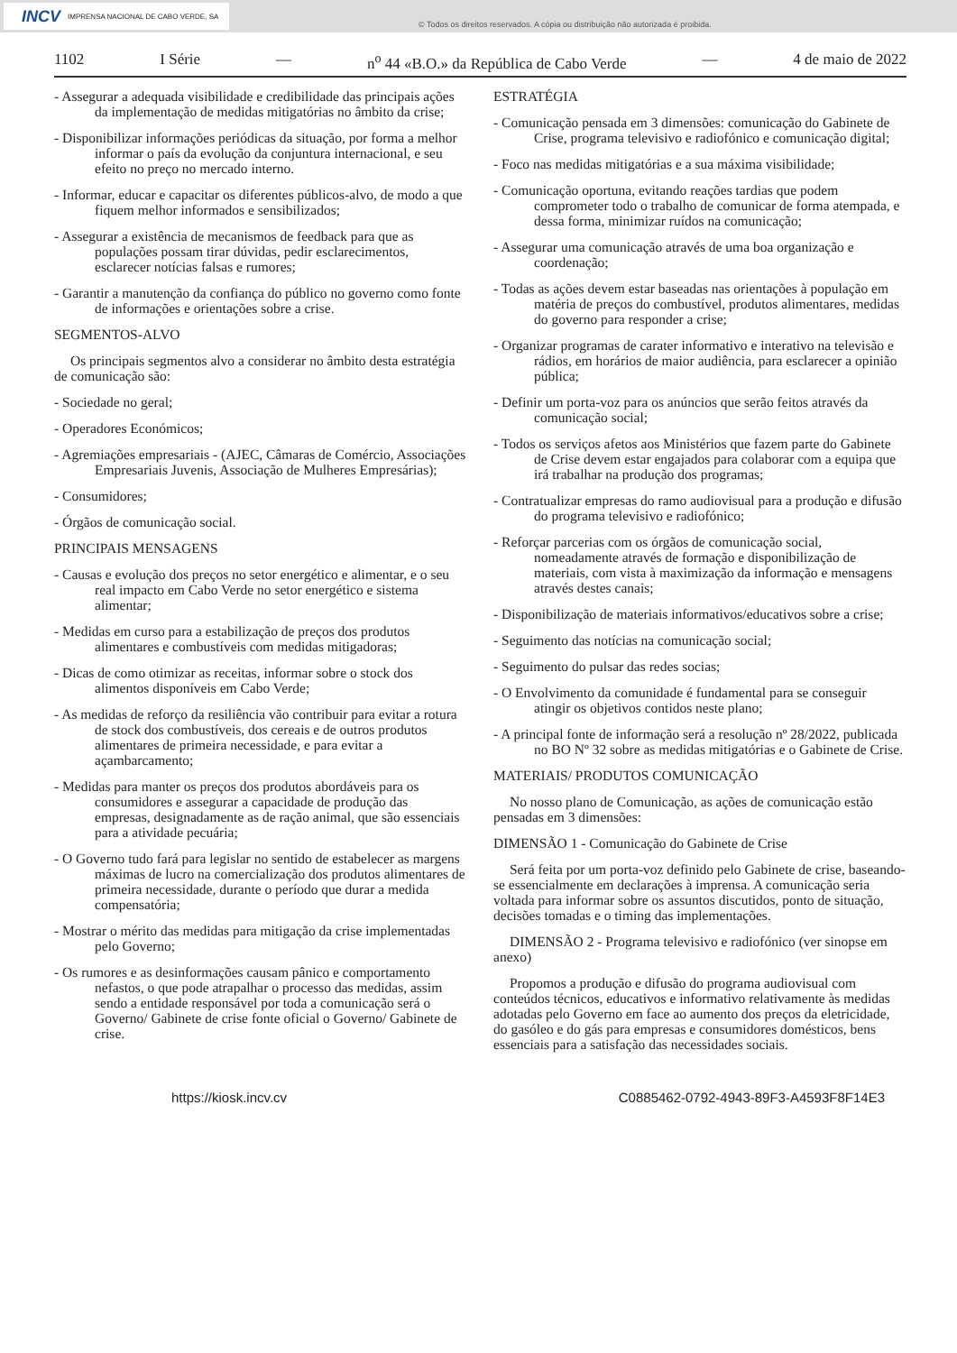INCV IMPRENSA NACIONAL DE CABO VERDE, SA
© Todos os direitos reservados. A cópia ou distribuição não autorizada é proibida.
1102 I Série — n<sup>o</sup> 44 «B.O.» da República de Cabo Verde — 4 de maio de 2022
- Assegurar a adequada visibilidade e credibilidade das principais ações da implementação de medidas mitigatórias no âmbito da crise;
- Disponibilizar informações periódicas da situação, por forma a melhor informar o país da evolução da conjuntura internacional, e seu efeito no preço no mercado interno.
- Informar, educar e capacitar os diferentes públicos-alvo, de modo a que fiquem melhor informados e sensibilizados;
- Assegurar a existência de mecanismos de feedback para que as populações possam tirar dúvidas, pedir esclarecimentos, esclarecer notícias falsas e rumores;
- Garantir a manutenção da confiança do público no governo como fonte de informações e orientações sobre a crise.
SEGMENTOS-ALVO
Os principais segmentos alvo a considerar no âmbito desta estratégia de comunicação são:
- Sociedade no geral;
- Operadores Económicos;
- Agremiações empresariais - (AJEC, Câmaras de Comércio, Associações Empresariais Juvenis, Associação de Mulheres Empresárias);
- Consumidores;
- Órgãos de comunicação social.
PRINCIPAIS MENSAGENS
- Causas e evolução dos preços no setor energético e alimentar, e o seu real impacto em Cabo Verde no setor energético e sistema alimentar;
- Medidas em curso para a estabilização de preços dos produtos alimentares e combustíveis com medidas mitigadoras;
- Dicas de como otimizar as receitas, informar sobre o stock dos alimentos disponíveis em Cabo Verde;
- As medidas de reforço da resiliência vão contribuir para evitar a rotura de stock dos combustíveis, dos cereais e de outros produtos alimentares de primeira necessidade, e para evitar a açambarcamento;
- Medidas para manter os preços dos produtos abordáveis para os consumidores e assegurar a capacidade de produção das empresas, designadamente as de ração animal, que são essenciais para a atividade pecuária;
- O Governo tudo fará para legislar no sentido de estabelecer as margens máximas de lucro na comercialização dos produtos alimentares de primeira necessidade, durante o período que durar a medida compensatória;
- Mostrar o mérito das medidas para mitigação da crise implementadas pelo Governo;
- Os rumores e as desinformações causam pânico e comportamento nefastos, o que pode atrapalhar o processo das medidas, assim sendo a entidade responsável por toda a comunicação será o Governo/ Gabinete de crise fonte oficial o Governo/ Gabinete de crise.
ESTRATÉGIA
- Comunicação pensada em 3 dimensões: comunicação do Gabinete de Crise, programa televisivo e radiofónico e comunicação digital;
- Foco nas medidas mitigatórias e a sua máxima visibilidade;
- Comunicação oportuna, evitando reações tardias que podem comprometer todo o trabalho de comunicar de forma atempada, e dessa forma, minimizar ruídos na comunicação;
- Assegurar uma comunicação através de uma boa organização e coordenação;
- Todas as ações devem estar baseadas nas orientações à população em matéria de preços do combustível, produtos alimentares, medidas do governo para responder a crise;
- Organizar programas de carater informativo e interativo na televisão e rádios, em horários de maior audiência, para esclarecer a opinião pública;
- Definir um porta-voz para os anúncios que serão feitos através da comunicação social;
- Todos os serviços afetos aos Ministérios que fazem parte do Gabinete de Crise devem estar engajados para colaborar com a equipa que irá trabalhar na produção dos programas;
- Contratualizar empresas do ramo audiovisual para a produção e difusão do programa televisivo e radiofónico;
- Reforçar parcerias com os órgãos de comunicação social, nomeadamente através de formação e disponibilização de materiais, com vista à maximização da informação e mensagens através destes canais;
- Disponibilização de materiais informativos/educativos sobre a crise;
- Seguimento das notícias na comunicação social;
- Seguimento do pulsar das redes socias;
- O Envolvimento da comunidade é fundamental para se conseguir atingir os objetivos contidos neste plano;
- A principal fonte de informação será a resolução nº 28/2022, publicada no BO Nº 32 sobre as medidas mitigatórias e o Gabinete de Crise.
MATERIAIS/ PRODUTOS COMUNICAÇÃO
No nosso plano de Comunicação, as ações de comunicação estão pensadas em 3 dimensões:
DIMENSÃO 1 - Comunicação do Gabinete de Crise
Será feita por um porta-voz definido pelo Gabinete de crise, baseando-se essencialmente em declarações à imprensa. A comunicação seria voltada para informar sobre os assuntos discutidos, ponto de situação, decisões tomadas e o timing das implementações.
DIMENSÃO 2 - Programa televisivo e radiofónico (ver sinopse em anexo)
Propomos a produção e difusão do programa audiovisual com conteúdos técnicos, educativos e informativo relativamente às medidas adotadas pelo Governo em face ao aumento dos preços da eletricidade, do gasóleo e do gás para empresas e consumidores domésticos, bens essenciais para a satisfação das necessidades sociais.
https://kiosk.incv.cv C0885462-0792-4943-89F3-A4593F8F14E3